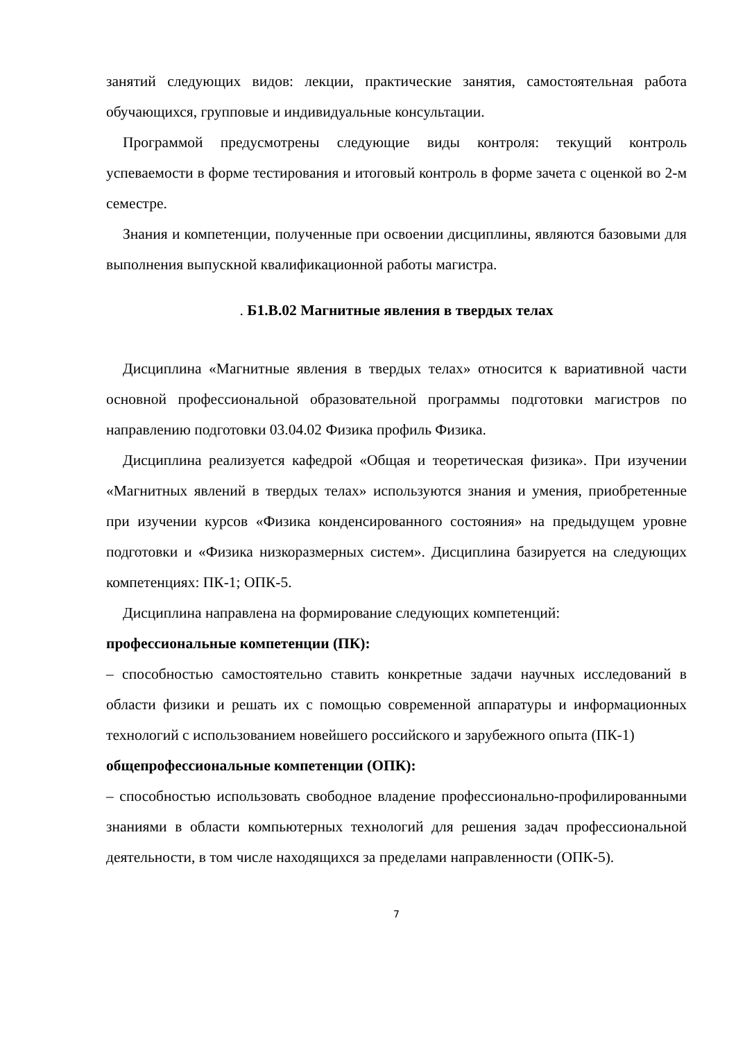занятий следующих видов: лекции, практические занятия, самостоятельная работа обучающихся, групповые и индивидуальные консультации.
Программой предусмотрены следующие виды контроля: текущий контроль успеваемости в форме тестирования и итоговый контроль в форме зачета с оценкой во 2-м семестре.
Знания и компетенции, полученные при освоении дисциплины, являются базовыми для выполнения выпускной квалификационной работы магистра.
. Б1.В.02 Магнитные явления в твердых телах
Дисциплина «Магнитные явления в твердых телах» относится к вариативной части основной профессиональной образовательной программы подготовки магистров по направлению подготовки 03.04.02 Физика профиль Физика.
Дисциплина реализуется кафедрой «Общая и теоретическая физика». При изучении «Магнитных явлений в твердых телах» используются знания и умения, приобретенные при изучении курсов «Физика конденсированного состояния» на предыдущем уровне подготовки и «Физика низкоразмерных систем». Дисциплина базируется на следующих компетенциях: ПК-1; ОПК-5.
Дисциплина направлена на формирование следующих компетенций:
профессиональные компетенции (ПК):
– способностью самостоятельно ставить конкретные задачи научных исследований в области физики и решать их с помощью современной аппаратуры и информационных технологий с использованием новейшего российского и зарубежного опыта (ПК-1)
общепрофессиональные компетенции (ОПК):
– способностью использовать свободное владение профессионально-профилированными знаниями в области компьютерных технологий для решения задач профессиональной деятельности, в том числе находящихся за пределами направленности (ОПК-5).
7